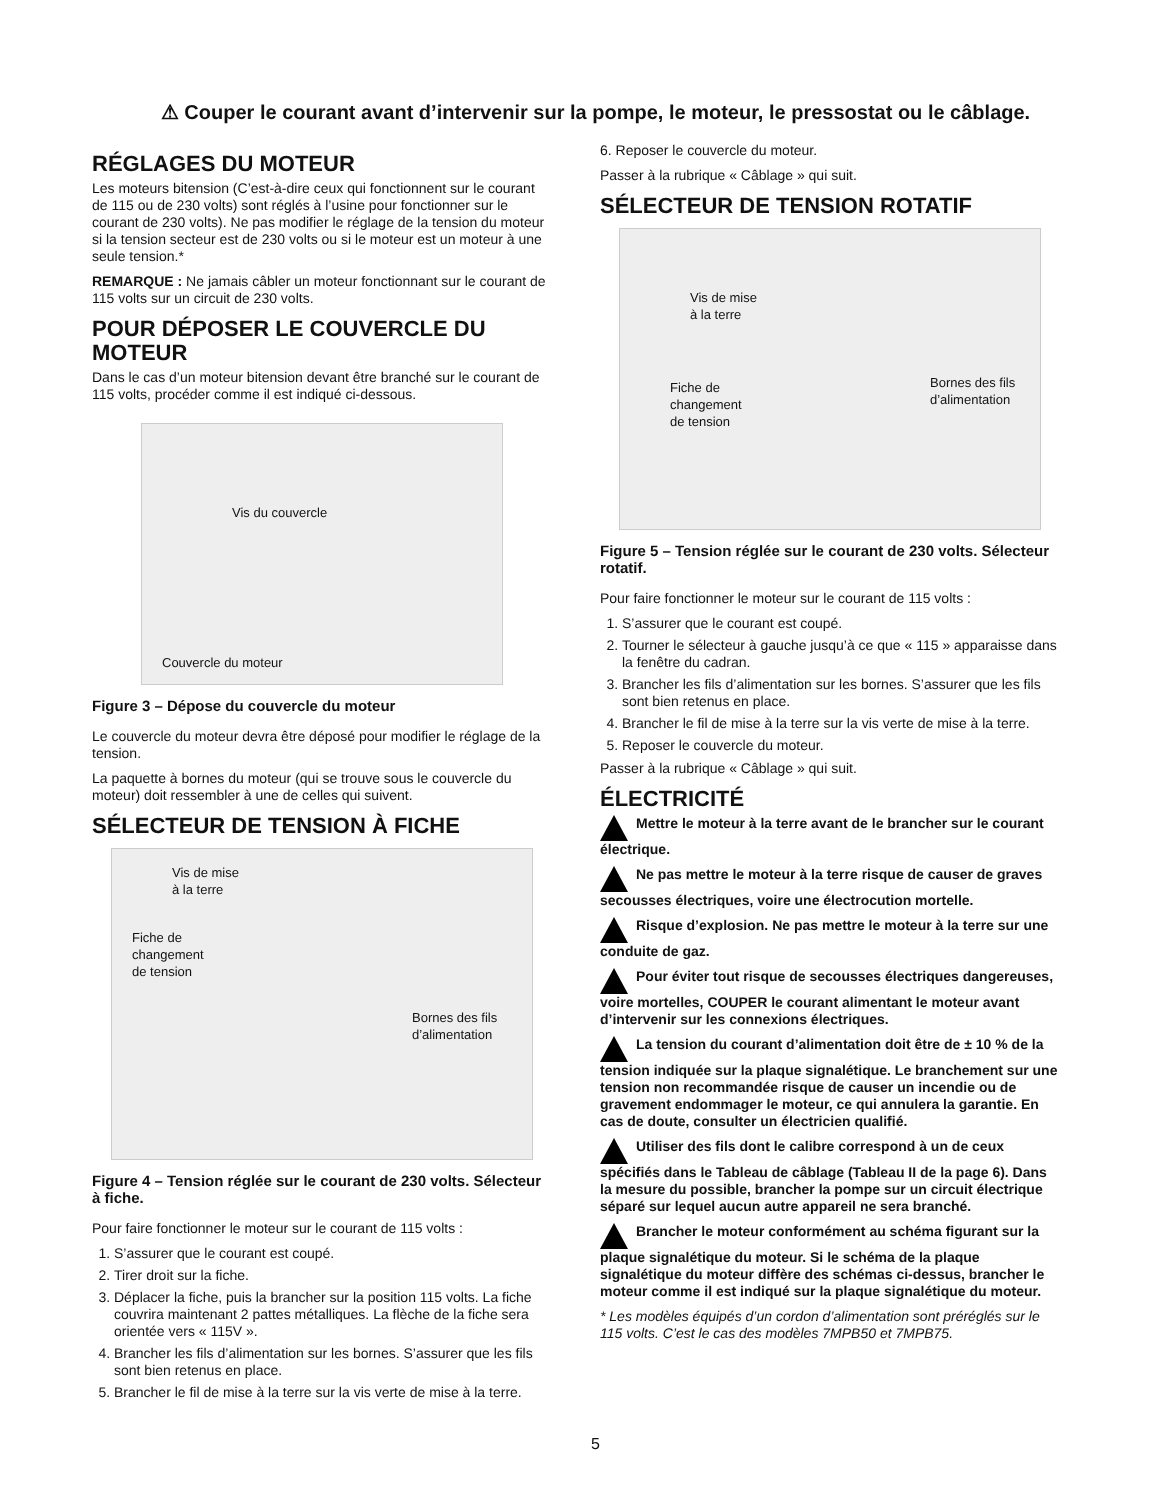⚠ Couper le courant avant d’intervenir sur la pompe, le moteur, le pressostat ou le câblage.
RÉGLAGES DU MOTEUR
Les moteurs bitension (C’est-à-dire ceux qui fonctionnent sur le courant de 115 ou de 230 volts) sont réglés à l’usine pour fonctionner sur le courant de 230 volts). Ne pas modifier le réglage de la tension du moteur si la tension secteur est de 230 volts ou si le moteur est un moteur à une seule tension.*
REMARQUE : Ne jamais câbler un moteur fonctionnant sur le courant de 115 volts sur un circuit de 230 volts.
POUR DÉPOSER LE COUVERCLE DU MOTEUR
Dans le cas d’un moteur bitension devant être branché sur le courant de 115 volts, procéder comme il est indiqué ci-dessous.
Vis du couvercle
Couvercle du moteur
Figure 3 – Dépose du couvercle du moteur
Le couvercle du moteur devra être déposé pour modifier le réglage de la tension.
La paquette à bornes du moteur (qui se trouve sous le couvercle du moteur) doit ressembler à une de celles qui suivent.
SÉLECTEUR DE TENSION À FICHE
Vis de mise
à la terre
Fiche de
changement
de tension
Bornes des fils
d’alimentation
Figure 4 – Tension réglée sur le courant de 230 volts. Sélecteur à fiche.
Pour faire fonctionner le moteur sur le courant de 115 volts :
1. S’assurer que le courant est coupé.
2. Tirer droit sur la fiche.
3. Déplacer la fiche, puis la brancher sur la position 115 volts. La fiche couvrira maintenant 2 pattes métalliques. La flèche de la fiche sera orientée vers « 115V ».
4. Brancher les fils d’alimentation sur les bornes. S’assurer que les fils sont bien retenus en place.
5. Brancher le fil de mise à la terre sur la vis verte de mise à la terre.
6. Reposer le couvercle du moteur.
Passer à la rubrique « Câblage » qui suit.
SÉLECTEUR DE TENSION ROTATIF
Vis de mise
à la terre
Fiche de
changement
de tension
Bornes des fils
d’alimentation
Figure 5 – Tension réglée sur le courant de 230 volts. Sélecteur rotatif.
Pour faire fonctionner le moteur sur le courant de 115 volts :
1. S’assurer que le courant est coupé.
2. Tourner le sélecteur à gauche jusqu’à ce que « 115 » apparaisse dans la fenêtre du cadran.
3. Brancher les fils d’alimentation sur les bornes. S’assurer que les fils sont bien retenus en place.
4. Brancher le fil de mise à la terre sur la vis verte de mise à la terre.
5. Reposer le couvercle du moteur.
Passer à la rubrique « Câblage » qui suit.
ÉLECTRICITÉ
Mettre le moteur à la terre avant de le brancher sur le courant électrique.
Ne pas mettre le moteur à la terre risque de causer de graves secousses électriques, voire une électrocution mortelle.
Risque d’explosion. Ne pas mettre le moteur à la terre sur une conduite de gaz.
Pour éviter tout risque de secousses électriques dangereuses, voire mortelles, COUPER le courant alimentant le moteur avant d’intervenir sur les connexions électriques.
La tension du courant d’alimentation doit être de ± 10 % de la tension indiquée sur la plaque signalétique. Le branchement sur une tension non recommandée risque de causer un incendie ou de gravement endommager le moteur, ce qui annulera la garantie. En cas de doute, consulter un électricien qualifié.
Utiliser des fils dont le calibre correspond à un de ceux spécifiés dans le Tableau de câblage (Tableau II de la page 6). Dans la mesure du possible, brancher la pompe sur un circuit électrique séparé sur lequel aucun autre appareil ne sera branché.
Brancher le moteur conformément au schéma figurant sur la plaque signalétique du moteur. Si le schéma de la plaque signalétique du moteur diffère des schémas ci-dessus, brancher le moteur comme il est indiqué sur la plaque signalétique du moteur.
* Les modèles équipés d’un cordon d’alimentation sont préréglés sur le 115 volts. C’est le cas des modèles 7MPB50 et 7MPB75.
5